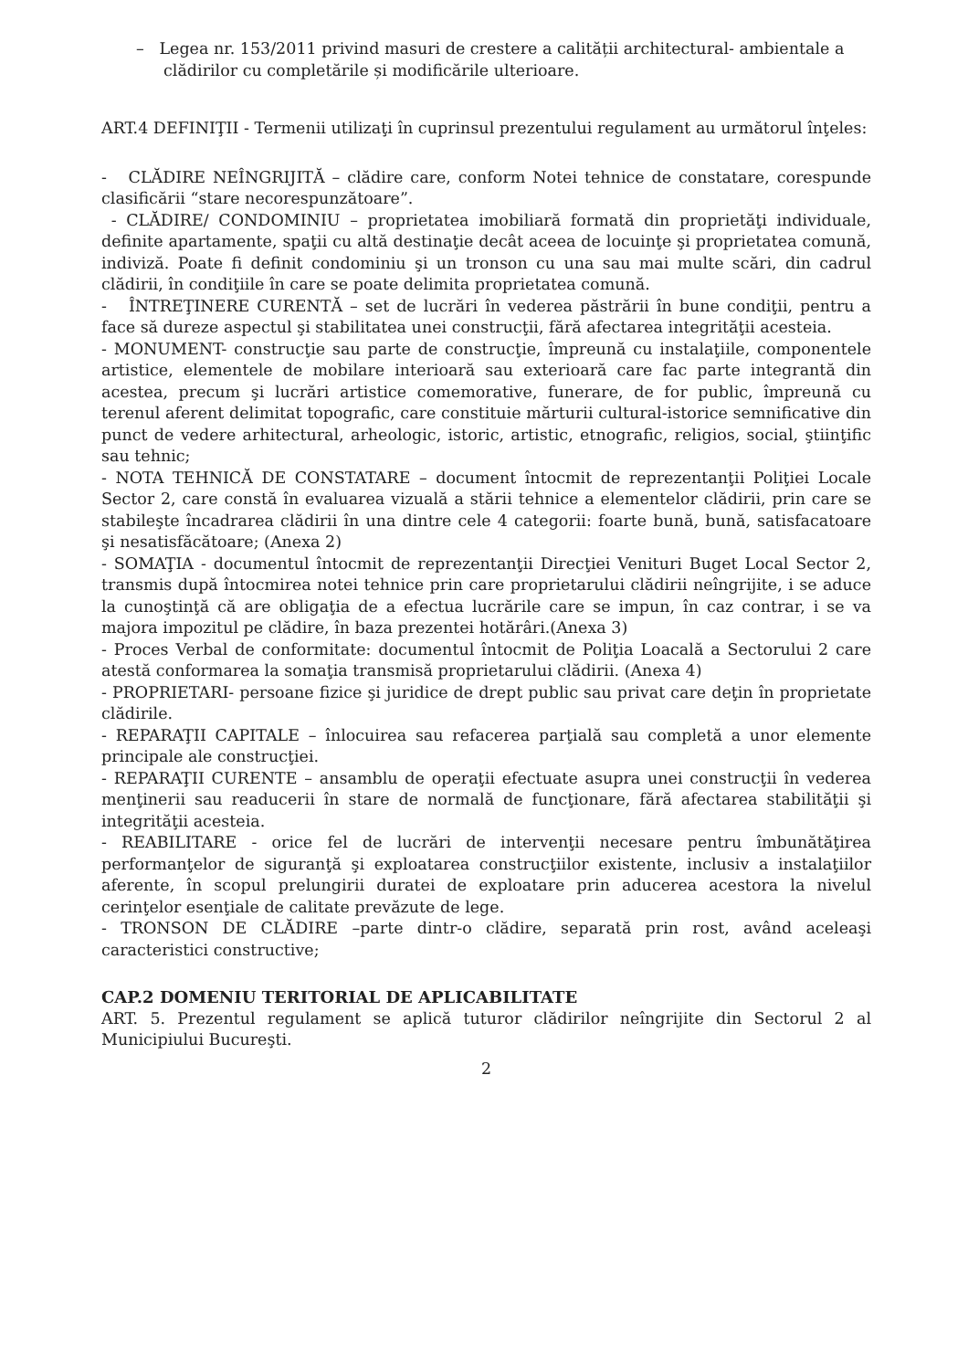– Legea nr. 153/2011 privind masuri de crestere a calității architectural- ambientale a clădirilor cu completările și modificările ulterioare.
ART.4 DEFINIŢII - Termenii utilizaţi în cuprinsul prezentului regulament au următorul înţeles:
- CLĂDIRE NEÎNGRIJITĂ – clădire care, conform Notei tehnice de constatare, corespunde clasificării “stare necorespunzătoare”.
- CLĂDIRE/ CONDOMINIU – proprietatea imobiliară formată din proprietăţi individuale, definite apartamente, spaţii cu altă destinaţie decât aceea de locuinţe şi proprietatea comună, indiviză. Poate fi definit condominiu şi un tronson cu una sau mai multe scări, din cadrul clădirii, în condiţiile în care se poate delimita proprietatea comună.
- ÎNTREŢINERE CURENTĂ – set de lucrări în vederea păstrării în bune condiţii, pentru a face să dureze aspectul şi stabilitatea unei construcţii, fără afectarea integrităţii acesteia.
- MONUMENT- construcţie sau parte de construcţie, împreună cu instalaţiile, componentele artistice, elementele de mobilare interioară sau exterioară care fac parte integrantă din acestea, precum şi lucrări artistice comemorative, funerare, de for public, împreună cu terenul aferent delimitat topografic, care constituie mărturii cultural-istorice semnificative din punct de vedere arhitectural, arheologic, istoric, artistic, etnografic, religios, social, ştiinţific sau tehnic;
- NOTA TEHNICĂ DE CONSTATARE – document întocmit de reprezentanţii Poliţiei Locale Sector 2, care constă în evaluarea vizuală a stării tehnice a elementelor clădirii, prin care se stabileşte încadrarea clădirii în una dintre cele 4 categorii: foarte bună, bună, satisfacatoare şi nesatisfăcătoare; (Anexa 2)
- SOMAŢIA - documentul întocmit de reprezentanţii Direcţiei Venituri Buget Local Sector 2, transmis după întocmirea notei tehnice prin care proprietarului clădirii neîngrijite, i se aduce la cunoştinţă că are obligaţia de a efectua lucrările care se impun, în caz contrar, i se va majora impozitul pe clădire, în baza prezentei hotărâri.(Anexa 3)
- Proces Verbal de conformitate: documentul întocmit de Poliţia Loacală a Sectorului 2 care atestă conformarea la somaţia transmisă proprietarului clădirii. (Anexa 4)
- PROPRIETARI- persoane fizice şi juridice de drept public sau privat care deţin în proprietate clădirile.
- REPARAŢII CAPITALE – înlocuirea sau refacerea parţială sau completă a unor elemente principale ale construcţiei.
- REPARAŢII CURENTE – ansamblu de operaţii efectuate asupra unei construcţii în vederea menţinerii sau readucerii în stare de normală de funcţionare, fără afectarea stabilităţii şi integrităţii acesteia.
- REABILITARE - orice fel de lucrări de intervenţii necesare pentru îmbunătăţirea performanţelor de siguranţă şi exploatarea construcţiilor existente, inclusiv a instalaţiilor aferente, în scopul prelungirii duratei de exploatare prin aducerea acestora la nivelul cerinţelor esenţiale de calitate prevăzute de lege.
- TRONSON DE CLĂDIRE –parte dintr-o clădire, separată prin rost, având aceleaşi caracteristici constructive;
CAP.2 DOMENIU TERITORIAL DE APLICABILITATE
ART. 5. Prezentul regulament se aplică tuturor clădirilor neîngrijite din Sectorul 2 al Municipiului Bucureşti.
2